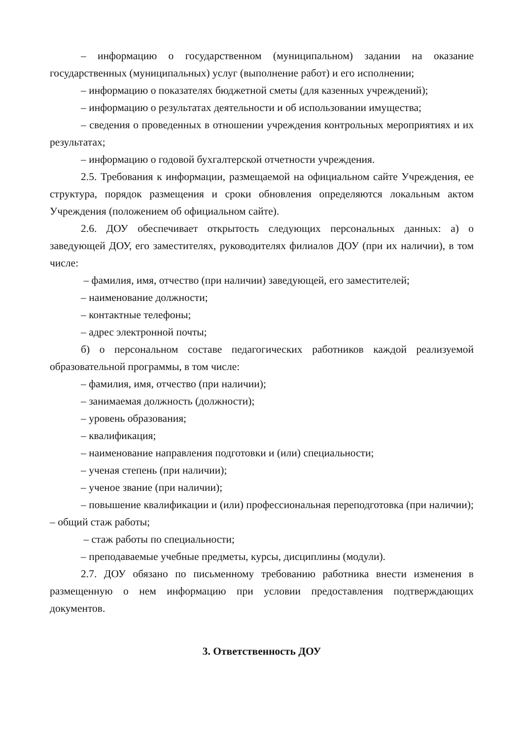– информацию о государственном (муниципальном) задании на оказание государственных (муниципальных) услуг (выполнение работ) и его исполнении;
– информацию о показателях бюджетной сметы (для казенных учреждений);
– информацию о результатах деятельности и об использовании имущества;
– сведения о проведенных в отношении учреждения контрольных мероприятиях и их результатах;
– информацию о годовой бухгалтерской отчетности учреждения.
2.5. Требования к информации, размещаемой на официальном сайте Учреждения, ее структура, порядок размещения и сроки обновления определяются локальным актом Учреждения (положением об официальном сайте).
2.6. ДОУ обеспечивает открытость следующих персональных данных: а) о заведующей ДОУ, его заместителях, руководителях филиалов ДОУ (при их наличии), в том числе:
– фамилия, имя, отчество (при наличии) заведующей, его заместителей;
– наименование должности;
– контактные телефоны;
– адрес электронной почты;
б) о персональном составе педагогических работников каждой реализуемой образовательной программы, в том числе:
– фамилия, имя, отчество (при наличии);
– занимаемая должность (должности);
– уровень образования;
– квалификация;
– наименование направления подготовки и (или) специальности;
– ученая степень (при наличии);
– ученое звание (при наличии);
– повышение квалификации и (или) профессиональная переподготовка (при наличии); – общий стаж работы;
– стаж работы по специальности;
– преподаваемые учебные предметы, курсы, дисциплины (модули).
2.7. ДОУ обязано по письменному требованию работника внести изменения в размещенную о нем информацию при условии предоставления подтверждающих документов.
3. Ответственность ДОУ